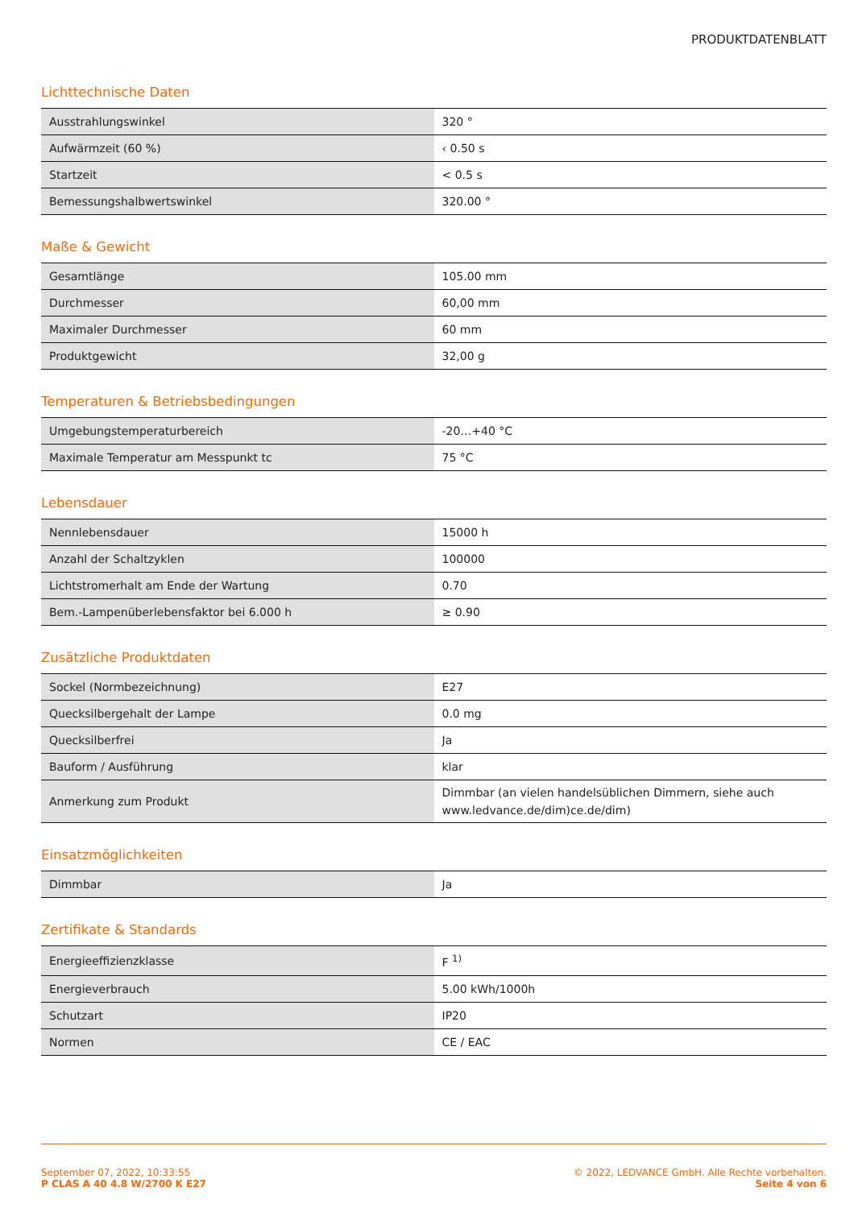PRODUKTDATENBLATT
Lichttechnische Daten
| Ausstrahlungswinkel | 320 ° |
| Aufwärmzeit (60 %) | ‹ 0.50 s |
| Startzeit | < 0.5 s |
| Bemessungshalbwertswinkel | 320.00 ° |
Maße & Gewicht
| Gesamtlänge | 105.00 mm |
| Durchmesser | 60,00 mm |
| Maximaler Durchmesser | 60 mm |
| Produktgewicht | 32,00 g |
Temperaturen & Betriebsbedingungen
| Umgebungstemperaturbereich | -20…+40 °C |
| Maximale Temperatur am Messpunkt tc | 75 °C |
Lebensdauer
| Nennlebensdauer | 15000 h |
| Anzahl der Schaltzyklen | 100000 |
| Lichtstromerhalt am Ende der Wartung | 0.70 |
| Bem.-Lampenüberlebensfaktor bei 6.000 h | ≥ 0.90 |
Zusätzliche Produktdaten
| Sockel (Normbezeichnung) | E27 |
| Quecksilbergehalt der Lampe | 0.0 mg |
| Quecksilberfrei | Ja |
| Bauform / Ausführung | klar |
| Anmerkung zum Produkt | Dimmbar (an vielen handelsüblichen Dimmern, siehe auch www.ledvance.de/dim)ce.de/dim) |
Einsatzmöglichkeiten
| Dimmbar | Ja |
Zertifikate & Standards
| Energieeffizienzklasse | F <sup>1)</sup> |
| Energieverbrauch | 5.00 kWh/1000h |
| Schutzart | IP20 |
| Normen | CE / EAC |
September 07, 2022, 10:33:55
P CLAS A 40 4.8 W/2700 K E27
© 2022, LEDVANCE GmbH. Alle Rechte vorbehalten.
Seite 4 von 6